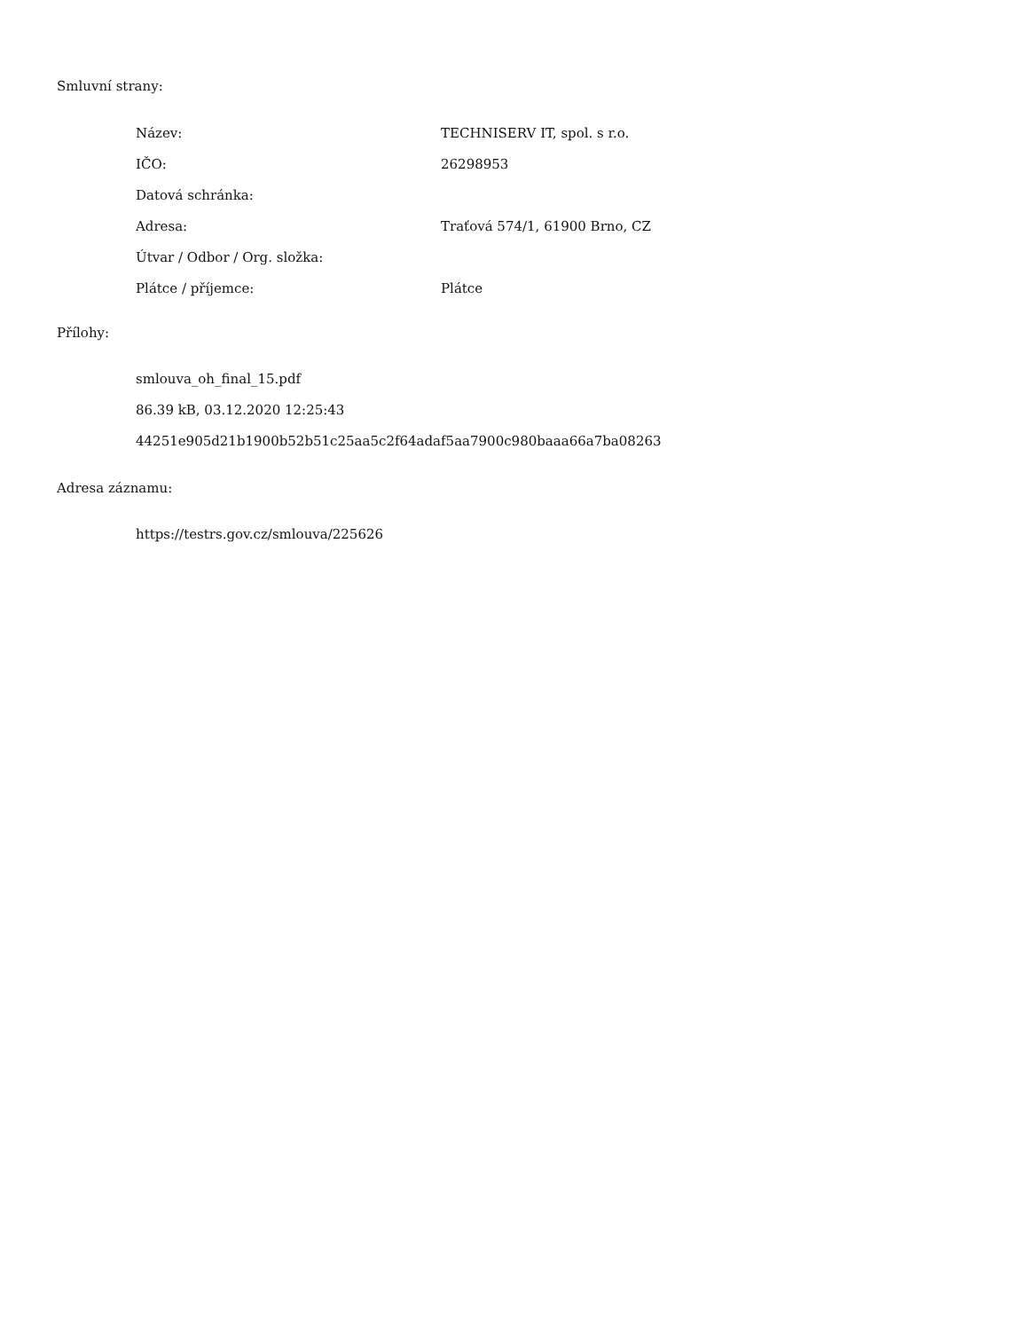Smluvní strany:
| Název: | TECHNISERV IT, spol. s r.o. |
| IČO: | 26298953 |
| Datová schránka: | |
| Adresa: | Traťová 574/1, 61900 Brno, CZ |
| Útvar / Odbor / Org. složka: | |
| Plátce / příjemce: | Plátce |
Přílohy:
smlouva_oh_final_15.pdf
86.39 kB, 03.12.2020 12:25:43
44251e905d21b1900b52b51c25aa5c2f64adaf5aa7900c980baaa66a7ba08263
Adresa záznamu:
https://testrs.gov.cz/smlouva/225626